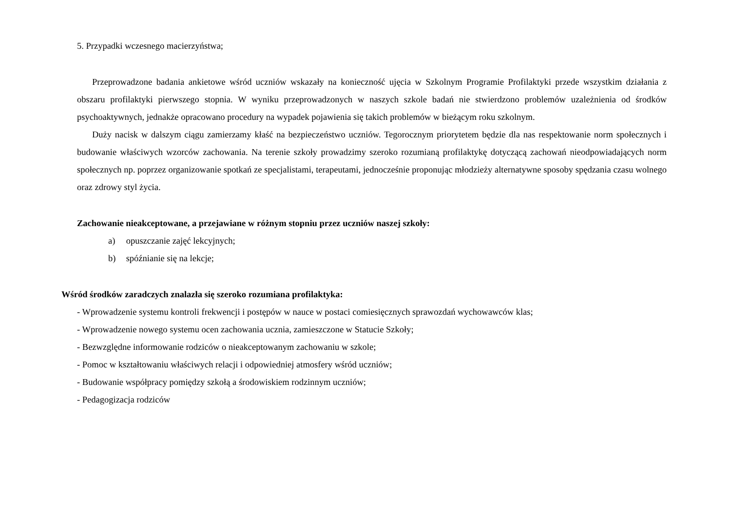5. Przypadki wczesnego macierzyństwa;
Przeprowadzone badania ankietowe wśród uczniów wskazały na konieczność ujęcia w Szkolnym Programie Profilaktyki przede wszystkim działania z obszaru profilaktyki pierwszego stopnia. W wyniku przeprowadzonych w naszych szkole badań nie stwierdzono problemów uzależnienia od środków psychoaktywnych, jednakże opracowano procedury na wypadek pojawienia się takich problemów w bieżącym roku szkolnym.
Duży nacisk w dalszym ciągu zamierzamy kłaść na bezpieczeństwo uczniów. Tegorocznym priorytetem będzie dla nas respektowanie norm społecznych i budowanie właściwych wzorców zachowania. Na terenie szkoły prowadzimy szeroko rozumianą profilaktykę dotyczącą zachowań nieodpowiadających norm społecznych np. poprzez organizowanie spotkań ze specjalistami, terapeutami, jednocześnie proponując młodzieży alternatywne sposoby spędzania czasu wolnego oraz zdrowy styl życia.
Zachowanie nieakceptowane, a przejawiane w różnym stopniu przez uczniów naszej szkoły:
a) opuszczanie zajęć lekcyjnych;
b) spóźnianie się na lekcje;
Wśród środków zaradczych znalazła się szeroko rozumiana profilaktyka:
- Wprowadzenie systemu kontroli frekwencji i postępów w nauce w postaci comiesięcznych sprawozdań wychowawców klas;
- Wprowadzenie nowego systemu ocen zachowania ucznia, zamieszczone w Statucie Szkoły;
- Bezwzględne informowanie rodziców o nieakceptowanym zachowaniu w szkole;
- Pomoc w kształtowaniu właściwych relacji i odpowiedniej atmosfery wśród uczniów;
- Budowanie współpracy pomiędzy szkołą a środowiskiem rodzinnym uczniów;
- Pedagogizacja rodziców